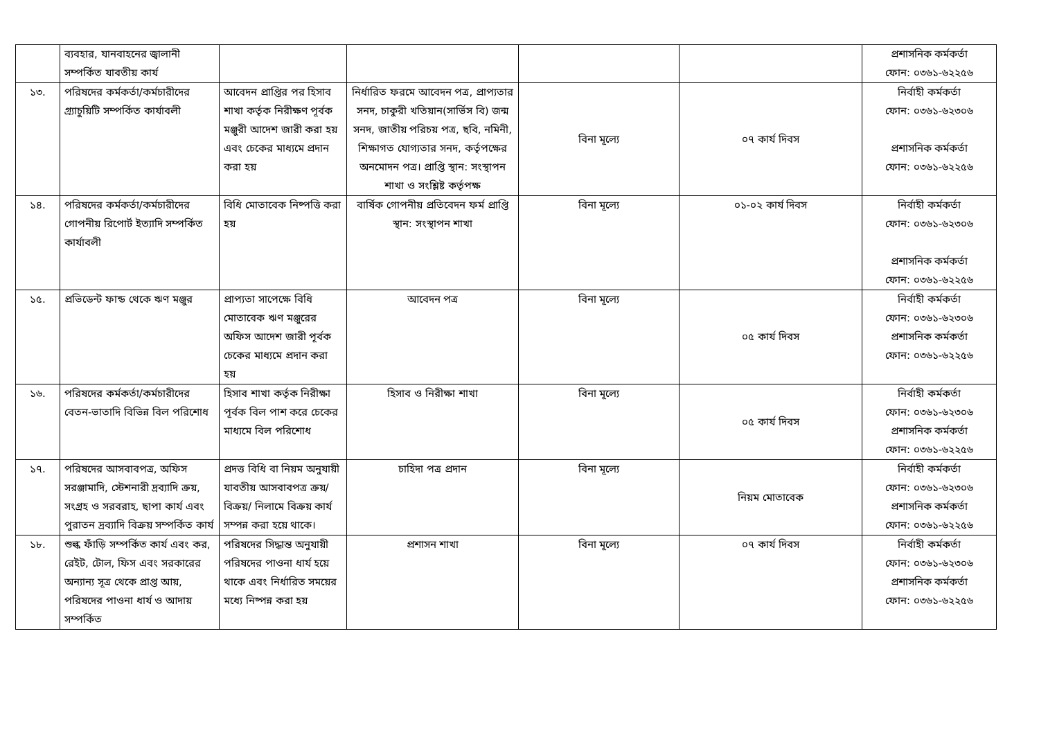| | ব্যবহার, যানবাহনের জ্বালানী সম্পর্কিত যাবতীয় কার্য | | | | | প্রশাসনিক কর্মকর্তা ফোন: ০৩৬১-৬২২৫৬ |
| ১৩. | পরিষদের কর্মকর্তা/কর্মচারীদের গ্র্যাচুয়িটি সম্পর্কিত কার্যাবলী | আবেদন প্রাপ্তির পর হিসাব শাখা কর্তৃক নিরীক্ষণ পূর্বক মঞ্জুরী আদেশ জারী করা হয় এবং চেকের মাধ্যমে প্রদান করা হয় | নির্ধারিত ফরমে আবেদন পত্র, প্রাপ্যতার সনদ, চাকুরী খতিয়ান(সার্ভিস বি) জন্ম সনদ, জাতীয় পরিচয় পত্র, ছবি, নমিনী, শিক্ষাগত যোগ্যতার সনদ, কর্তৃপক্ষের অনমোদন পত্র। প্রাপ্তি স্থান: সংস্থাপন শাখা ও সংশ্লিষ্ট কর্তৃপক্ষ | বিনা মূল্যে | ০৭ কার্য দিবস | নির্বাহী কর্মকর্তা ফোন: ০৩৬১-৬২৩০৬ প্রশাসনিক কর্মকর্তা ফোন: ০৩৬১-৬২২৫৬ |
| ১৪. | পরিষদের কর্মকর্তা/কর্মচারীদের গোপনীয় রিপোর্ট ইত্যাদি সম্পর্কিত কার্যাবলী | বিধি মোতাবেক নিষ্পত্তি করা হয় | বার্ষিক গোপনীয় প্রতিবেদন ফর্ম প্রাপ্তি স্থান: সংস্থাপন শাখা | বিনা মূল্যে | ০১-০২ কার্য দিবস | নির্বাহী কর্মকর্তা ফোন: ০৩৬১-৬২৩০৬ প্রশাসনিক কর্মকর্তা ফোন: ০৩৬১-৬২২৫৬ |
| ১৫. | প্রভিডেন্ট ফান্ড থেকে ঋণ মঞ্জুর | প্রাপ্যতা সাপেক্ষে বিধি মোতাবেক ঋণ মঞ্জুরের অফিস আদেশ জারী পূর্বক চেকের মাধ্যমে প্রদান করা হয় | আবেদন পত্র | বিনা মূল্যে | ০৫ কার্য দিবস | নির্বাহী কর্মকর্তা ফোন: ০৩৬১-৬২৩০৬ প্রশাসনিক কর্মকর্তা ফোন: ০৩৬১-৬২২৫৬ |
| ১৬. | পরিষদের কর্মকর্তা/কর্মচারীদের বেতন-ভাতাদি বিভিন্ন বিল পরিশোধ | হিসাব শাখা কর্তৃক নিরীক্ষা পূর্বক বিল পাশ করে চেকের মাধ্যমে বিল পরিশোধ | হিসাব ও নিরীক্ষা শাখা | বিনা মূল্যে | ০৫ কার্য দিবস | নির্বাহী কর্মকর্তা ফোন: ০৩৬১-৬২৩০৬ প্রশাসনিক কর্মকর্তা ফোন: ০৩৬১-৬২২৫৬ |
| ১৭. | পরিষদের আসবাবপত্র, অফিস সরঞ্জামাদি, স্টেশনারী দ্রব্যাদি ক্রয়, সংগ্রহ ও সরবরাহ, ছাপা কার্য এবং পুরাতন দ্রব্যাদি বিক্রয় সম্পর্কিত কার্য | প্রদত্ত বিধি বা নিয়ম অনুযায়ী যাবতীয় আসবাবপত্র ক্রয়/বিক্রয়/ নিলামে বিক্রয় কার্য সম্পন্ন করা হয়ে থাকে। | চাহিদা পত্র প্রদান | বিনা মূল্যে | নিয়ম মোতাবেক | নির্বাহী কর্মকর্তা ফোন: ০৩৬১-৬২৩০৬ প্রশাসনিক কর্মকর্তা ফোন: ০৩৬১-৬২২৫৬ |
| ১৮. | শুল্ক ফাঁড়ি সম্পর্কিত কার্য এবং কর, রেইট, টোল, ফিস এবং সরকারের অন্যান্য সূত্র থেকে প্রাপ্ত আয়, পরিষদের পাওনা ধার্য ও আদায় সম্পর্কিত | পরিষদের সিদ্ধান্ত অনুযায়ী পরিষদের পাওনা ধার্য হয়ে থাকে এবং নির্ধারিত সময়ের মধ্যে নিষ্পন্ন করা হয় | প্রশাসন শাখা | বিনা মূল্যে | ০৭ কার্য দিবস | নির্বাহী কর্মকর্তা ফোন: ০৩৬১-৬২৩০৬ প্রশাসনিক কর্মকর্তা ফোন: ০৩৬১-৬২২৫৬ |